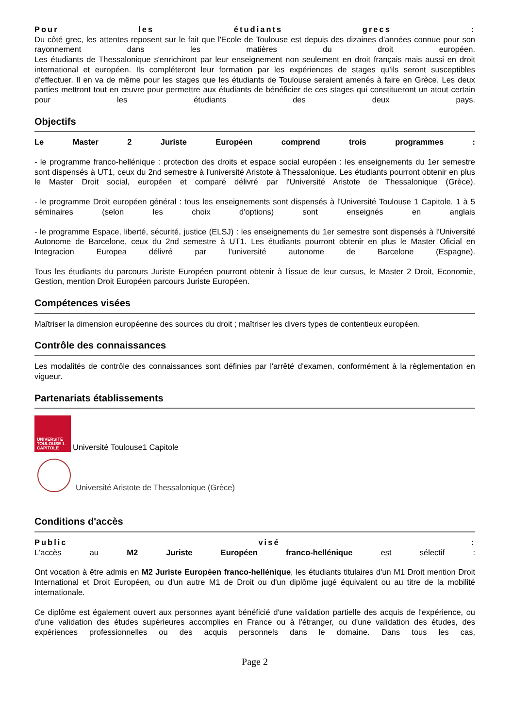Pour les étudiants grecs :
Du côté grec, les attentes reposent sur le fait que l'Ecole de Toulouse est depuis des dizaines d'années connue pour son rayonnement dans les matières du droit européen.
Les étudiants de Thessalonique s'enrichiront par leur enseignement non seulement en droit français mais aussi en droit international et européen. Ils compléteront leur formation par les expériences de stages qu'ils seront susceptibles d'effectuer. Il en va de même pour les stages que les étudiants de Toulouse seraient amenés à faire en Grèce. Les deux parties mettront tout en œuvre pour permettre aux étudiants de bénéficier de ces stages qui constitueront un atout certain pour les étudiants des deux pays.
Objectifs
Le Master 2 Juriste Européen comprend trois programmes :
- le programme franco-hellénique : protection des droits et espace social européen : les enseignements du 1er semestre sont dispensés à UT1, ceux du 2nd semestre à l'université Aristote à Thessalonique. Les étudiants pourront obtenir en plus le Master Droit social, européen et comparé délivré par l'Université Aristote de Thessalonique (Grèce).
- le programme Droit européen général : tous les enseignements sont dispensés à l'Université Toulouse 1 Capitole, 1 à 5 séminaires (selon les choix d'options) sont enseignés en anglais
- le programme Espace, liberté, sécurité, justice (ELSJ) : les enseignements du 1er semestre sont dispensés à l'Université Autonome de Barcelone, ceux du 2nd semestre à UT1. Les étudiants pourront obtenir en plus le Master Oficial en Integracion Europea délivré par l'université autonome de Barcelone (Espagne).
Tous les étudiants du parcours Juriste Européen pourront obtenir à l'issue de leur cursus, le Master 2 Droit, Economie, Gestion, mention Droit Européen parcours Juriste Européen.
Compétences visées
Maîtriser la dimension européenne des sources du droit ; maîtriser les divers types de contentieux européen.
Contrôle des connaissances
Les modalités de contrôle des connaissances sont définies par l'arrêté d'examen, conformément à la règlementation en vigueur.
Partenariats établissements
UNIVERSITÉ TOULOUSE 1 CAPITOLE
Université Toulouse1 Capitole
Université Aristote de Thessalonique (Grèce)
Conditions d'accès
Public visé :
L'accès au M2 Juriste Européen franco-hellénique est sélectif :
Ont vocation à être admis en M2 Juriste Européen franco-hellénique, les étudiants titulaires d'un M1 Droit mention Droit International et Droit Européen, ou d'un autre M1 de Droit ou d'un diplôme jugé équivalent ou au titre de la mobilité internationale.
Ce diplôme est également ouvert aux personnes ayant bénéficié d'une validation partielle des acquis de l'expérience, ou d'une validation des études supérieures accomplies en France ou à l'étranger, ou d'une validation des études, des expériences professionnelles ou des acquis personnels dans le domaine. Dans tous les cas,
Page 2